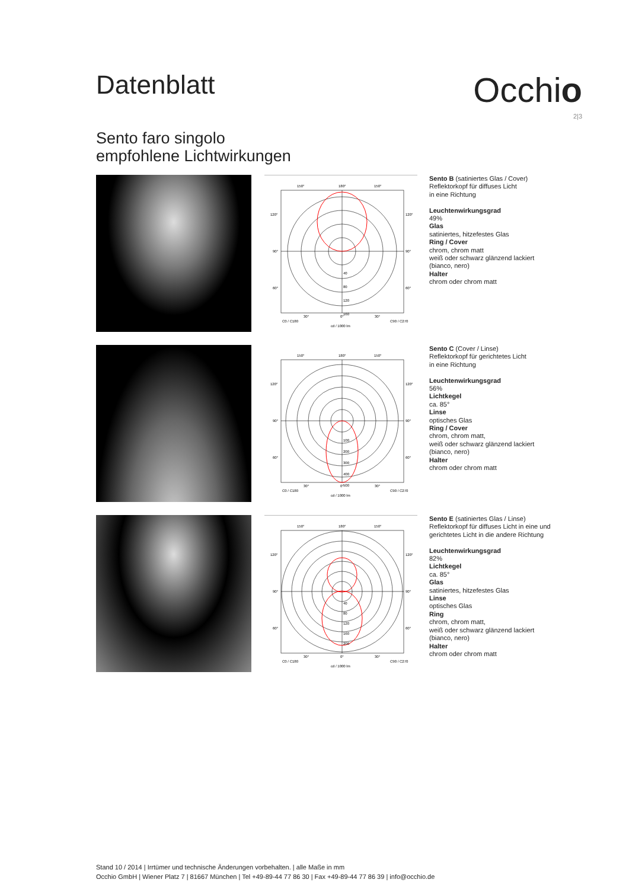Datenblatt
Occhio
2|3
Sento faro singolo
empfohlene Lichtwirkungen
150°
180°
150°
120°
120°
90°
90°
60°
60°
40
80
120
160
30°
0°
30°
C0 / C180
C90 / C270
cd / 1000 lm
Sento B (satiniertes Glas / Cover)
Reflektorkopf für diffuses Licht
in eine Richtung
Leuchtenwirkungsgrad
49%
Glas
satiniertes, hitzefestes Glas
Ring / Cover
chrom, chrom matt
weiß oder schwarz glänzend lackiert
(bianco, nero)
Halter
chrom oder chrom matt
150°
180°
150°
120°
120°
90°
90°
60°
60°
100
200
300
400
500
30°
0°
30°
C0 / C180
C90 / C270
cd / 1000 lm
Sento C (Cover / Linse)
Reflektorkopf für gerichtetes Licht
in eine Richtung
Leuchtenwirkungsgrad
56%
Lichtkegel
ca. 85°
Linse
optisches Glas
Ring / Cover
chrom, chrom matt,
weiß oder schwarz glänzend lackiert
(bianco, nero)
Halter
chrom oder chrom matt
150°
180°
150°
120°
120°
90°
90°
60°
60°
40
80
120
160
200
30°
0°
30°
C0 / C180
C90 / C270
cd / 1000 lm
Sento E (satiniertes Glas / Linse)
Reflektorkopf für diffuses Licht in eine und
gerichtetes Licht in die andere Richtung
Leuchtenwirkungsgrad
82%
Lichtkegel
ca. 85°
Glas
satiniertes, hitzefestes Glas
Linse
optisches Glas
Ring
chrom, chrom matt,
weiß oder schwarz glänzend lackiert
(bianco, nero)
Halter
chrom oder chrom matt
Stand 10 / 2014 | Irrtümer und technische Änderungen vorbehalten. | alle Maße in mm
Occhio GmbH | Wiener Platz 7 | 81667 München | Tel +49-89-44 77 86 30 | Fax +49-89-44 77 86 39 | info@occhio.de